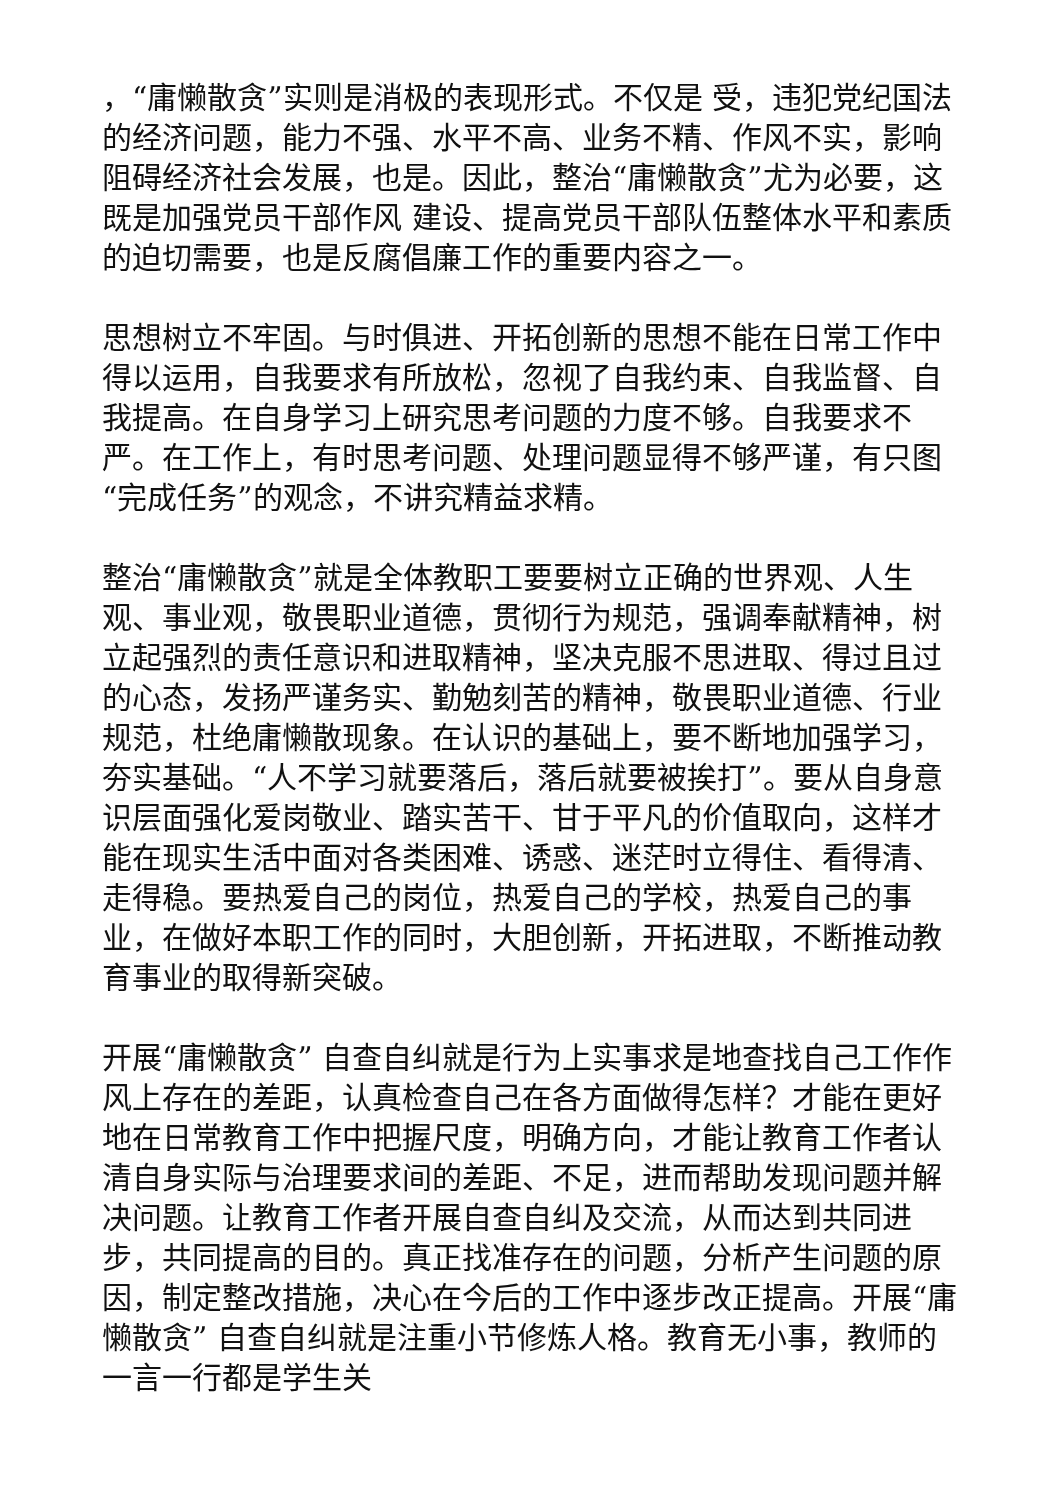，“庸懒散贪”实则是消极的表现形式。不仅是 受，违犯党纪国法的经济问题，能力不强、水平不高、业务不精、作风不实，影响阻碍经济社会发展，也是。因此，整治“庸懒散贪”尤为必要，这既是加强党员干部作风 建设、提高党员干部队伍整体水平和素质的迫切需要，也是反腐倡廉工作的重要内容之一。
思想树立不牢固。与时俱进、开拓创新的思想不能在日常工作中得以运用，自我要求有所放松，忽视了自我约束、自我监督、自我提高。在自身学习上研究思考问题的力度不够。自我要求不严。在工作上，有时思考问题、处理问题显得不够严谨，有只图“完成任务”的观念，不讲究精益求精。
整治“庸懒散贪”就是全体教职工要要树立正确的世界观、人生观、事业观，敬畏职业道德，贯彻行为规范，强调奉献精神，树立起强烈的责任意识和进取精神，坚决克服不思进取、得过且过的心态，发扬严谨务实、勤勉刻苦的精神，敬畏职业道德、行业规范，杜绝庸懒散现象。在认识的基础上，要不断地加强学习，夯实基础。“人不学习就要落后，落后就要被挨打”。要从自身意识层面强化爱岗敬业、踏实苦干、甘于平凡的价值取向，这样才能在现实生活中面对各类困难、诱惑、迷茫时立得住、看得清、走得稳。要热爱自己的岗位，热爱自己的学校，热爱自己的事业，在做好本职工作的同时，大胆创新，开拓进取，不断推动教育事业的取得新突破。
开展“庸懒散贪” 自查自纠就是行为上实事求是地查找自己工作作风上存在的差距，认真检查自己在各方面做得怎样？才能在更好地在日常教育工作中把握尺度，明确方向，才能让教育工作者认清自身实际与治理要求间的差距、不足，进而帮助发现问题并解决问题。让教育工作者开展自查自纠及交流，从而达到共同进步，共同提高的目的。真正找准存在的问题，分析产生问题的原因，制定整改措施，决心在今后的工作中逐步改正提高。开展“庸懒散贪” 自查自纠就是注重小节修炼人格。教育无小事，教师的一言一行都是学生关